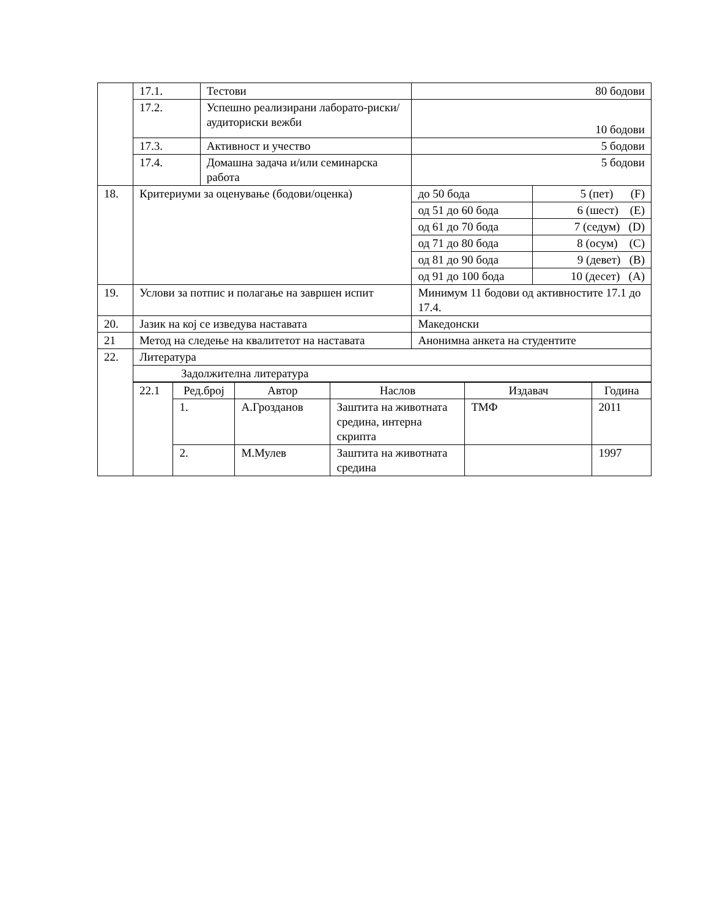| | 17.1. | Тестови | 80 бодови | |
| | 17.2. | Успешно реализирани лаборато-риски/аудиториски вежби | 10 бодови | |
| | 17.3. | Активност и учество | 5 бодови | |
| | 17.4. | Домашна задача и/или семинарска работа | 5 бодови | |
| 18. | Критериуми за оценување (бодови/оценка) | | до 50 бода | 5 (пет) (F) |
| | | | од 51 до 60 бода | 6 (шест) (E) |
| | | | од 61 до 70 бода | 7 (седум) (D) |
| | | | од 71 до 80 бода | 8 (осум) (C) |
| | | | од 81 до 90 бода | 9 (девет) (B) |
| | | | од 91 до 100 бода | 10 (десет) (A) |
| 19. | Услови за потпис и полагање на завршен испит | | Минимум 11 бодови од активностите 17.1 до 17.4. | |
| 20. | Јазик на кој се изведува наставата | | Македонски | |
| 21 | Метод на следење на квалитетот на наставата | | Анонимна анкета на студентите | |
| 22. | Литература | | | |
| | Задолжителна литература | | | |
| | / 22.1 / Ред.број / Автор / Наслов / Издавач / Година / / / 1. / А.Грозданов / Заштита на животната средина, интерна скрипта / ТМФ / 2011 / / / 2. / М.Мулев / Заштита на животната средина / / 1997 / | | | |